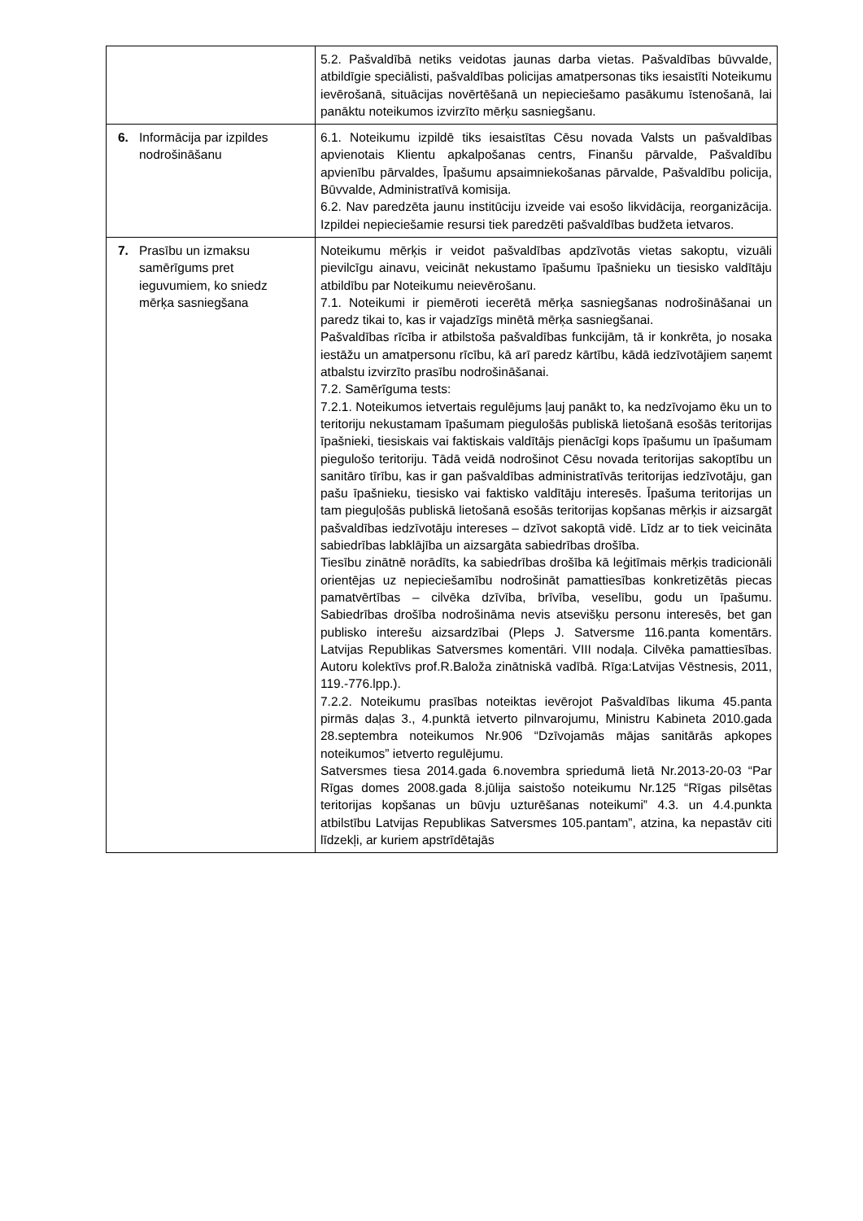| | 5.2. Pašvaldībā netiks veidotas jaunas darba vietas. Pašvaldības būvvalde, atbildīgie speciālisti, pašvaldības policijas amatpersonas tiks iesaistīti Noteikumu ievērošanā, situācijas novērtēšanā un nepieciešamo pasākumu īstenošanā, lai panāktu noteikumos izvirzīto mērķu sasniegšanu. |
| 6. Informācija par izpildes nodrošināšanu | 6.1. Noteikumu izpildē tiks iesaistītas Cēsu novada Valsts un pašvaldības apvienotais Klientu apkalpošanas centrs, Finanšu pārvalde, Pašvaldību apvienību pārvaldes, Īpašumu apsaimniekošanas pārvalde, Pašvaldību policija, Būvvalde, Administratīvā komisija. 6.2. Nav paredzēta jaunu institūciju izveide vai esošo likvidācija, reorganizācija. Izpildei nepieciešamie resursi tiek paredzēti pašvaldības budžeta ietvaros. |
| 7. Prasību un izmaksu samērīgums pret ieguvumiem, ko sniedz mērķa sasniegšana | Noteikumu mērķis ir veidot pašvaldības apdzīvotās vietas sakoptu, vizuāli pievilcīgu ainavu, veicināt nekustamo īpašumu īpašnieku un tiesisko valdītāju atbildību par Noteikumu neievērošanu. 7.1. Noteikumi ir piemēroti iecerētā mērķa sasniegšanas nodrošināšanai un paredz tikai to, kas ir vajadzīgs minētā mērķa sasniegšanai. Pašvaldības rīcība ir atbilstoša pašvaldības funkcijām, tā ir konkrēta, jo nosaka iestāžu un amatpersonu rīcību, kā arī paredz kārtību, kādā iedzīvotājiem saņemt atbalstu izvirzīto prasību nodrošināšanai. 7.2. Samērīguma tests: 7.2.1. Noteikumos ietvertais regulējums ļauj panākt to, ka nedzīvojamo ēku un to teritoriju nekustamam īpašumam piegulošās publiskā lietošanā esošās teritorijas īpašnieki, tiesiskais vai faktiskais valdītājs pienācīgi kops īpašumu un īpašumam piegulošo teritoriju. Tādā veidā nodrošinot Cēsu novada teritorijas sakoptību un sanitāro tīrību, kas ir gan pašvaldības administratīvās teritorijas iedzīvotāju, gan pašu īpašnieku, tiesisko vai faktisko valdītāju interesēs. Īpašuma teritorijas un tam pieguļošās publiskā lietošanā esošās teritorijas kopšanas mērķis ir aizsargāt pašvaldības iedzīvotāju intereses – dzīvot sakoptā vidē. Līdz ar to tiek veicināta sabiedrības labklājība un aizsargāta sabiedrības drošība. Tiesību zinātnē norādīts, ka sabiedrības drošība kā leģitīmais mērķis tradicionāli orientējas uz nepieciešamību nodrošināt pamattiesības konkretizētās piecas pamatvērtības – cilvēka dzīvība, brīvība, veselību, godu un īpašumu. Sabiedrības drošība nodrošināma nevis atsevišķu personu interesēs, bet gan publisko interešu aizsardzībai (Pleps J. Satversme 116.panta komentārs. Latvijas Republikas Satversmes komentāri. VIII nodaļa. Cilvēka pamattiesības. Autoru kolektīvs prof.R.Baloža zinātniskā vadībā. Rīga:Latvijas Vēstnesis, 2011, 119.-776.lpp.). 7.2.2. Noteikumu prasības noteiktas ievērojot Pašvaldības likuma 45.panta pirmās daļas 3., 4.punktā ietverto pilnvarojumu, Ministru Kabineta 2010.gada 28.septembra noteikumos Nr.906 “Dzīvojamās mājas sanitārās apkopes noteikumos” ietverto regulējumu. Satversmes tiesa 2014.gada 6.novembra spriedumā lietā Nr.2013-20-03 “Par Rīgas domes 2008.gada 8.jūlija saistošo noteikumu Nr.125 “Rīgas pilsētas teritorijas kopšanas un būvju uzturēšanas noteikumi” 4.3. un 4.4.punkta atbilstību Latvijas Republikas Satversmes 105.pantam”, atzina, ka nepastāv citi līdzekļi, ar kuriem apstrīdētajās |